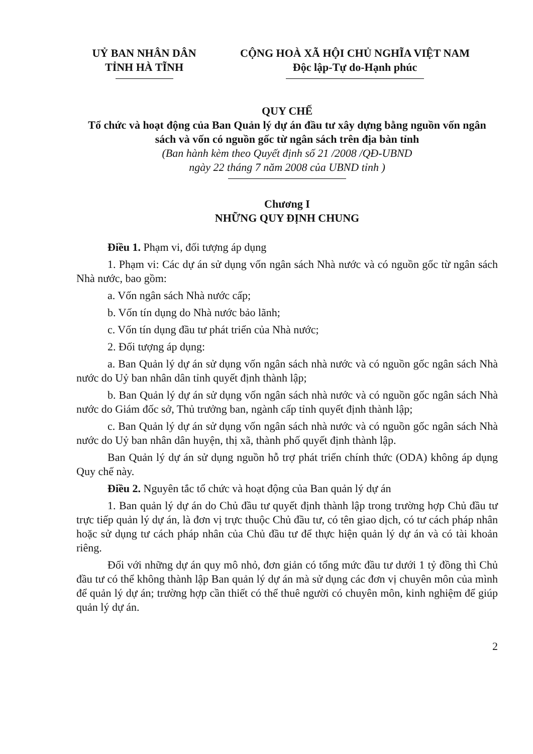UỶ BAN NHÂN DÂN
TỈNH HÀ TĨNH
CỘNG HOÀ XÃ HỘI CHỦ NGHĨA VIỆT NAM
Độc lập-Tự do-Hạnh phúc
QUY CHẾ
Tổ chức và hoạt động của Ban Quản lý dự án đầu tư xây dựng bằng nguồn vốn ngân sách và vốn có nguồn gốc từ ngân sách trên địa bàn tỉnh
(Ban hành kèm theo Quyết định số 21 /2008 /QĐ-UBND
ngày 22 tháng 7 năm 2008 của UBND tỉnh )
Chương I
NHỮNG QUY ĐỊNH CHUNG
Điều 1. Phạm vi, đối tượng áp dụng
1. Phạm vi: Các dự án sử dụng vốn ngân sách Nhà nước và có nguồn gốc từ ngân sách Nhà nước, bao gồm:
a. Vốn ngân sách Nhà nước cấp;
b. Vốn tín dụng do Nhà nước bảo lãnh;
c. Vốn tín dụng đầu tư phát triển của Nhà nước;
2. Đối tượng áp dụng:
a. Ban Quản lý dự án sử dụng vốn ngân sách nhà nước và có nguồn gốc ngân sách Nhà nước do Uỷ ban nhân dân tỉnh quyết định thành lập;
b. Ban Quản lý dự án sử dụng vốn ngân sách nhà nước và có nguồn gốc ngân sách Nhà nước do Giám đốc sở, Thủ trưởng ban, ngành cấp tỉnh quyết định thành lập;
c. Ban Quản lý dự án sử dụng vốn ngân sách nhà nước và có nguồn gốc ngân sách Nhà nước do Uỷ ban nhân dân huyện, thị xã, thành phố quyết định thành lập.
Ban Quản lý dự án sử dụng nguồn hỗ trợ phát triển chính thức (ODA) không áp dụng Quy chế này.
Điều 2. Nguyên tắc tổ chức và hoạt động của Ban quản lý dự án
1. Ban quản lý dự án do Chủ đầu tư quyết định thành lập trong trường hợp Chủ đầu tư trực tiếp quản lý dự án, là đơn vị trực thuộc Chủ đầu tư, có tên giao dịch, có tư cách pháp nhân hoặc sử dụng tư cách pháp nhân của Chủ đầu tư để thực hiện quản lý dự án và có tài khoản riêng.
Đối với những dự án quy mô nhỏ, đơn giản có tổng mức đầu tư dưới 1 tỷ đồng thì Chủ đầu tư có thể không thành lập Ban quản lý dự án mà sử dụng các đơn vị chuyên môn của mình để quản lý dự án; trường hợp cần thiết có thể thuê người có chuyên môn, kinh nghiệm để giúp quản lý dự án.
2